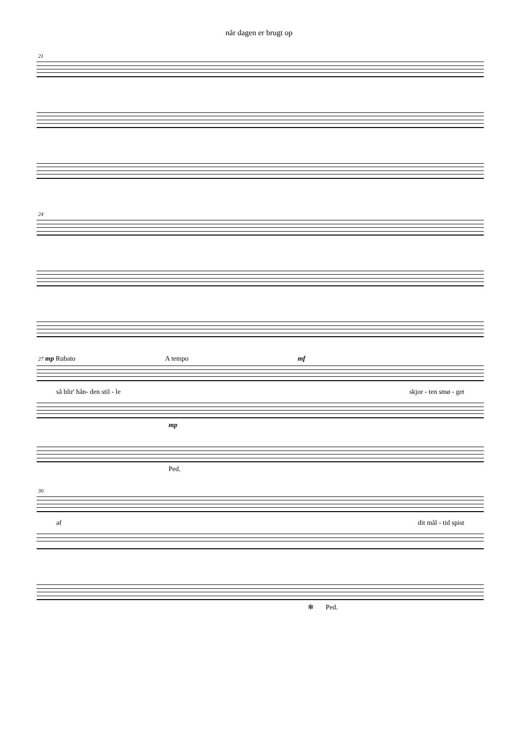når dagen er brugt op
21
24
27 mp Rubato A tempo mf
så blir' hån- den stil - le skjor - ten smø - get
mp
Ped.
30
af dit mål - tid spist
✻ Ped.